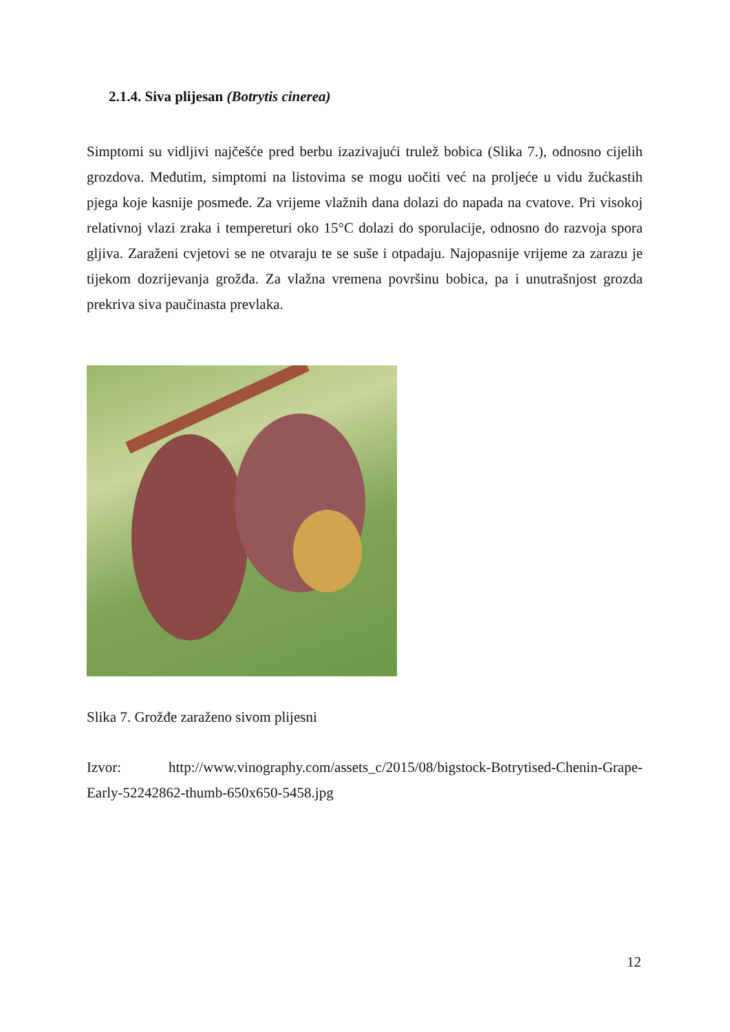2.1.4. Siva plijesan (Botrytis cinerea)
Simptomi su vidljivi najčešće pred berbu izazivajući trulež bobica (Slika 7.), odnosno cijelih grozdova. Međutim, simptomi na listovima se mogu uočiti već na proljeće u vidu žućkastih pjega koje kasnije posmeđe. Za vrijeme vlažnih dana dolazi do napada na cvatove. Pri visokoj relativnoj vlazi zraka i tempereturi oko 15°C dolazi do sporulacije, odnosno do razvoja spora gljiva. Zaraženi cvjetovi se ne otvaraju te se suše i otpadaju. Najopasnije vrijeme za zarazu je tijekom dozrijevanja grožđa. Za vlažna vremena površinu bobica, pa i unutrašnjost grozda prekriva siva paučinasta prevlaka.
Slika 7. Grožđe zaraženo sivom plijesni
Izvor: http://www.vinography.com/assets_c/2015/08/bigstock-Botrytised-Chenin-Grape-Early-52242862-thumb-650x650-5458.jpg
12